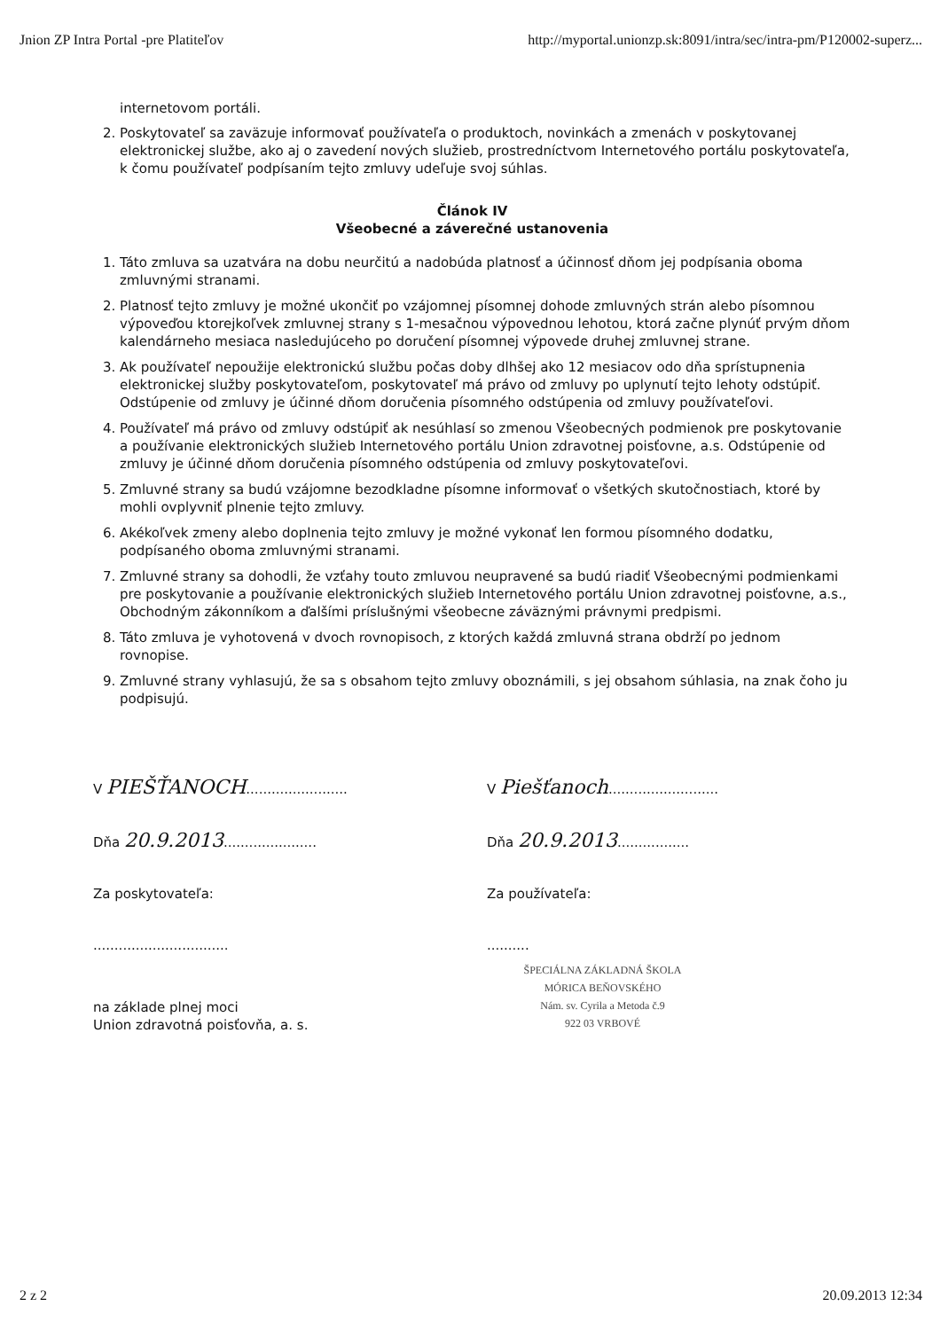Jnion ZP Intra Portal -pre Platiteľov http://myportal.unionzp.sk:8091/intra/sec/intra-pm/P120002-superz...
internetovom portáli.
2. Poskytovateľ sa zaväzuje informovať používateľa o produktoch, novinkách a zmenách v poskytovanej elektronickej službe, ako aj o zavedení nových služieb, prostredníctvom Internetového portálu poskytovateľa, k čomu používateľ podpísaním tejto zmluvy udeľuje svoj súhlas.
Článok IV
Všeobecné a záverečné ustanovenia
1. Táto zmluva sa uzatvára na dobu neurčitú a nadobúda platnosť a účinnosť dňom jej podpísania oboma zmluvnými stranami.
2. Platnosť tejto zmluvy je možné ukončiť po vzájomnej písomnej dohode zmluvných strán alebo písomnou výpoveďou ktorejkoľvek zmluvnej strany s 1-mesačnou výpovednou lehotou, ktorá začne plynúť prvým dňom kalendárneho mesiaca nasledujúceho po doručení písomnej výpovede druhej zmluvnej strane.
3. Ak používateľ nepoužije elektronickú službu počas doby dlhšej ako 12 mesiacov odo dňa sprístupnenia elektronickej služby poskytovateľom, poskytovateľ má právo od zmluvy po uplynutí tejto lehoty odstúpiť. Odstúpenie od zmluvy je účinné dňom doručenia písomného odstúpenia od zmluvy používateľovi.
4. Používateľ má právo od zmluvy odstúpiť ak nesúhlasí so zmenou Všeobecných podmienok pre poskytovanie a používanie elektronických služieb Internetového portálu Union zdravotnej poisťovne, a.s. Odstúpenie od zmluvy je účinné dňom doručenia písomného odstúpenia od zmluvy poskytovateľovi.
5. Zmluvné strany sa budú vzájomne bezodkladne písomne informovať o všetkých skutočnostiach, ktoré by mohli ovplyvniť plnenie tejto zmluvy.
6. Akékoľvek zmeny alebo doplnenia tejto zmluvy je možné vykonať len formou písomného dodatku, podpísaného oboma zmluvnými stranami.
7. Zmluvné strany sa dohodli, že vzťahy touto zmluvou neupravené sa budú riadiť Všeobecnými podmienkami pre poskytovanie a používanie elektronických služieb Internetového portálu Union zdravotnej poisťovne, a.s., Obchodným zákonníkom a ďalšími príslušnými všeobecne záväznými právnymi predpismi.
8. Táto zmluva je vyhotovená v dvoch rovnopisoch, z ktorých každá zmluvná strana obdrží po jednom rovnopise.
9. Zmluvné strany vyhlasujú, že sa s obsahom tejto zmluvy oboznámili, s jej obsahom súhlasia, na znak čoho ju podpisujú.
V PIEŠŤANOCH........................
Dňa 20.9.2013......................
Za poskytovateľa:
................................
na základe plnej moci
Union zdravotná poisťovňa, a. s.
V Piešťanoch..........................
Dňa 20.9.2013.................
Za používateľa:
..........
ŠPECIÁLNA ZÁKLADNÁ ŠKOLA
MÓRICA BEŇOVSKÉHO
Nám. sv. Cyrila a Metoda č.9
922 03 VRBOVÉ
2 z 2 20.09.2013 12:34